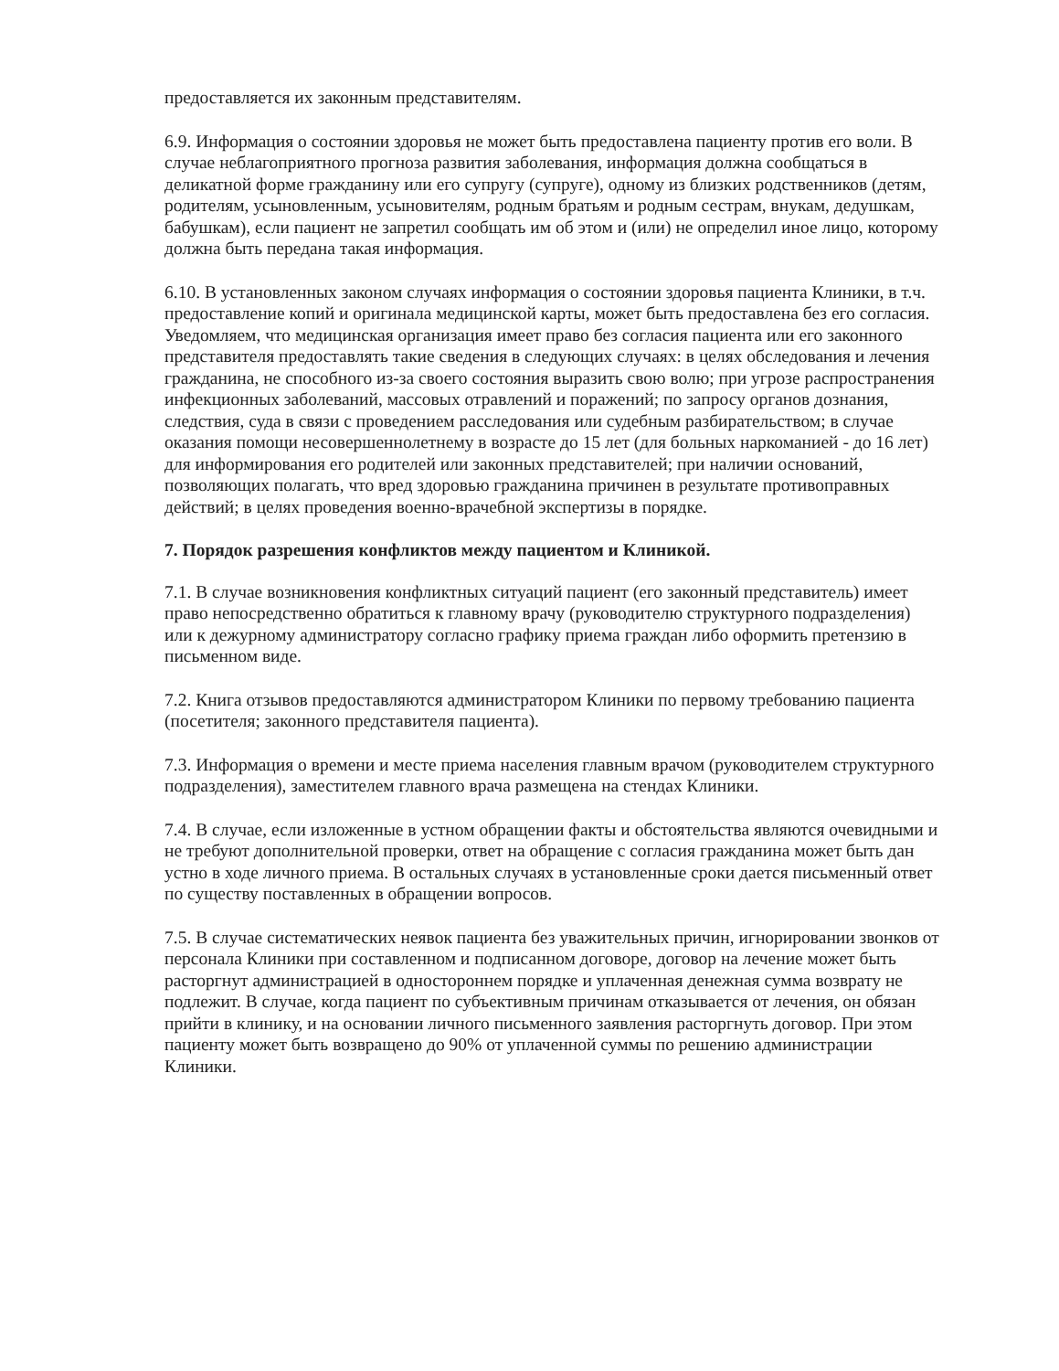предоставляется их законным представителям.
6.9. Информация о состоянии здоровья не может быть предоставлена пациенту против его воли. В случае неблагоприятного прогноза развития заболевания, информация должна сообщаться в деликатной форме гражданину или его супругу (супруге), одному из близких родственников (детям, родителям, усыновленным, усыновителям, родным братьям и родным сестрам, внукам, дедушкам, бабушкам), если пациент не запретил сообщать им об этом и (или) не определил иное лицо, которому должна быть передана такая информация.
6.10. В установленных законом случаях информация о состоянии здоровья пациента Клиники, в т.ч. предоставление копий и оригинала медицинской карты, может быть предоставлена без его согласия. Уведомляем, что медицинская организация имеет право без согласия пациента или его законного представителя предоставлять такие сведения в следующих случаях: в целях обследования и лечения гражданина, не способного из-за своего состояния выразить свою волю; при угрозе распространения инфекционных заболеваний, массовых отравлений и поражений; по запросу органов дознания, следствия, суда в связи с проведением расследования или судебным разбирательством; в случае оказания помощи несовершеннолетнему в возрасте до 15 лет (для больных наркоманией - до 16 лет) для информирования его родителей или законных представителей; при наличии оснований, позволяющих полагать, что вред здоровью гражданина причинен в результате противоправных действий; в целях проведения военно-врачебной экспертизы в порядке.
7. Порядок разрешения конфликтов между пациентом и Клиникой.
7.1. В случае возникновения конфликтных ситуаций пациент (его законный представитель) имеет право непосредственно обратиться к главному врачу (руководителю структурного подразделения) или к дежурному администратору согласно графику приема граждан либо оформить претензию в письменном виде.
7.2. Книга отзывов предоставляются администратором Клиники по первому требованию пациента (посетителя; законного представителя пациента).
7.3. Информация о времени и месте приема населения главным врачом (руководителем структурного подразделения), заместителем главного врача размещена на стендах Клиники.
7.4. В случае, если изложенные в устном обращении факты и обстоятельства являются очевидными и не требуют дополнительной проверки, ответ на обращение с согласия гражданина может быть дан устно в ходе личного приема. В остальных случаях в установленные сроки дается письменный ответ по существу поставленных в обращении вопросов.
7.5. В случае систематических неявок пациента без уважительных причин, игнорировании звонков от персонала Клиники при составленном и подписанном договоре, договор на лечение может быть расторгнут администрацией в одностороннем порядке и уплаченная денежная сумма возврату не подлежит. В случае, когда пациент по субъективным причинам отказывается от лечения, он обязан прийти в клинику, и на основании личного письменного заявления расторгнуть договор. При этом пациенту может быть возвращено до 90% от уплаченной суммы по решению администрации Клиники.